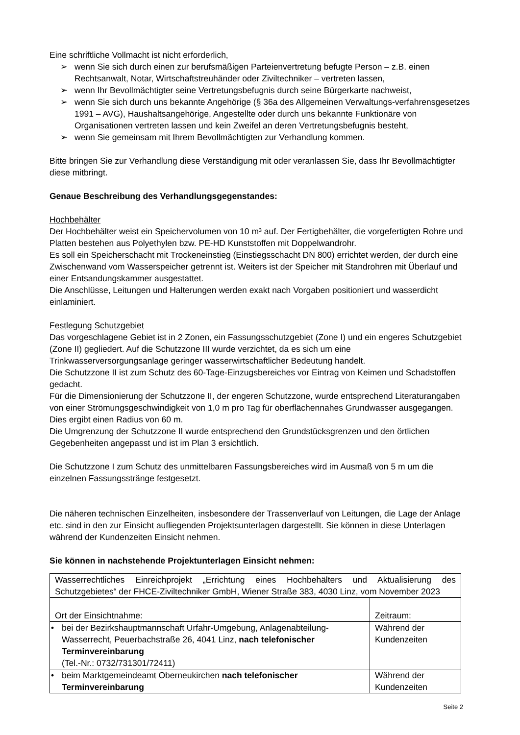Eine schriftliche Vollmacht ist nicht erforderlich,
➢ wenn Sie sich durch einen zur berufsmäßigen Parteienvertretung befugte Person – z.B. einen Rechtsanwalt, Notar, Wirtschaftstreuhänder oder Ziviltechniker – vertreten lassen,
➢ wenn Ihr Bevollmächtigter seine Vertretungsbefugnis durch seine Bürgerkarte nachweist,
➢ wenn Sie sich durch uns bekannte Angehörige (§ 36a des Allgemeinen Verwaltungs-verfahrensgesetzes 1991 – AVG), Haushaltsangehörige, Angestellte oder durch uns bekannte Funktionäre von Organisationen vertreten lassen und kein Zweifel an deren Vertretungsbefugnis besteht,
➢ wenn Sie gemeinsam mit Ihrem Bevollmächtigten zur Verhandlung kommen.
Bitte bringen Sie zur Verhandlung diese Verständigung mit oder veranlassen Sie, dass Ihr Bevollmächtigter diese mitbringt.
Genaue Beschreibung des Verhandlungsgegenstandes:
Hochbehälter
Der Hochbehälter weist ein Speichervolumen von 10 m³ auf. Der Fertigbehälter, die vorgefertigten Rohre und Platten bestehen aus Polyethylen bzw. PE-HD Kunststoffen mit Doppelwandrohr.
Es soll ein Speicherschacht mit Trockeneinstieg (Einstiegsschacht DN 800) errichtet werden, der durch eine Zwischenwand vom Wasserspeicher getrennt ist. Weiters ist der Speicher mit Standrohren mit Überlauf und einer Entsandungskammer ausgestattet.
Die Anschlüsse, Leitungen und Halterungen werden exakt nach Vorgaben positioniert und wasserdicht einlaminiert.
Festlegung Schutzgebiet
Das vorgeschlagene Gebiet ist in 2 Zonen, ein Fassungsschutzgebiet (Zone I) und ein engeres Schutzgebiet (Zone II) gegliedert. Auf die Schutzzone III wurde verzichtet, da es sich um eine Trinkwasserversorgungsanlage geringer wasserwirtschaftlicher Bedeutung handelt.
Die Schutzzone II ist zum Schutz des 60-Tage-Einzugsbereiches vor Eintrag von Keimen und Schadstoffen gedacht.
Für die Dimensionierung der Schutzzone II, der engeren Schutzzone, wurde entsprechend Literaturangaben von einer Strömungsgeschwindigkeit von 1,0 m pro Tag für oberflächennahes Grundwasser ausgegangen. Dies ergibt einen Radius von 60 m.
Die Umgrenzung der Schutzzone II wurde entsprechend den Grundstücksgrenzen und den örtlichen Gegebenheiten angepasst und ist im Plan 3 ersichtlich.
Die Schutzzone I zum Schutz des unmittelbaren Fassungsbereiches wird im Ausmaß von 5 m um die einzelnen Fassungsstränge festgesetzt.
Die näheren technischen Einzelheiten, insbesondere der Trassenverlauf von Leitungen, die Lage der Anlage etc. sind in den zur Einsicht aufliegenden Projektsunterlagen dargestellt. Sie können in diese Unterlagen während der Kundenzeiten Einsicht nehmen.
Sie können in nachstehende Projektunterlagen Einsicht nehmen:
| Wasserrechtliches Einreichprojekt „Errichtung eines Hochbehälters und Aktualisierung des Schutzgebietes“ der FHCE-Ziviltechniker GmbH, Wiener Straße 383, 4030 Linz, vom November 2023 | |
| Ort der Einsichtnahme: | Zeitraum: |
| • bei der Bezirkshauptmannschaft Urfahr-Umgebung, Anlagenabteilung-Wasserrecht, Peuerbachstraße 26, 4041 Linz, nach telefonischer Terminvereinbarung (Tel.-Nr.: 0732/731301/72411) | Während der Kundenzeiten |
| • beim Marktgemeindeamt Oberneukirchen nach telefonischer Terminvereinbarung | Während der Kundenzeiten |
Seite 2